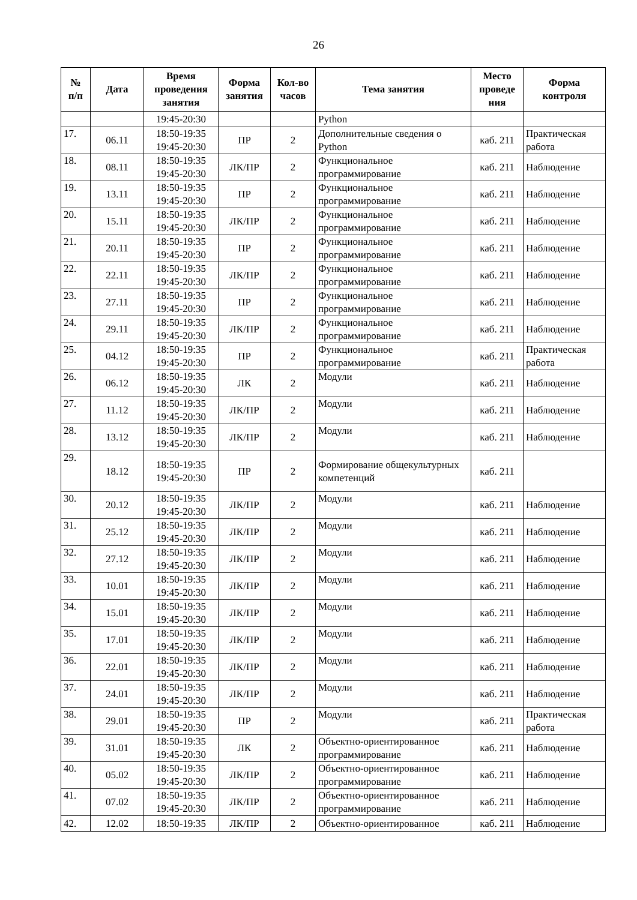26
| № п/п | Дата | Время проведения занятия | Форма занятия | Кол-во часов | Тема занятия | Место проведе ния | Форма контроля |
| --- | --- | --- | --- | --- | --- | --- | --- |
| | | 19:45-20:30 | | | Python | | |
| 17. | 06.11 | 18:50-19:35 19:45-20:30 | ПР | 2 | Дополнительные сведения о Python | каб. 211 | Практическая работа |
| 18. | 08.11 | 18:50-19:35 19:45-20:30 | ЛК/ПР | 2 | Функциональное программирование | каб. 211 | Наблюдение |
| 19. | 13.11 | 18:50-19:35 19:45-20:30 | ПР | 2 | Функциональное программирование | каб. 211 | Наблюдение |
| 20. | 15.11 | 18:50-19:35 19:45-20:30 | ЛК/ПР | 2 | Функциональное программирование | каб. 211 | Наблюдение |
| 21. | 20.11 | 18:50-19:35 19:45-20:30 | ПР | 2 | Функциональное программирование | каб. 211 | Наблюдение |
| 22. | 22.11 | 18:50-19:35 19:45-20:30 | ЛК/ПР | 2 | Функциональное программирование | каб. 211 | Наблюдение |
| 23. | 27.11 | 18:50-19:35 19:45-20:30 | ПР | 2 | Функциональное программирование | каб. 211 | Наблюдение |
| 24. | 29.11 | 18:50-19:35 19:45-20:30 | ЛК/ПР | 2 | Функциональное программирование | каб. 211 | Наблюдение |
| 25. | 04.12 | 18:50-19:35 19:45-20:30 | ПР | 2 | Функциональное программирование | каб. 211 | Практическая работа |
| 26. | 06.12 | 18:50-19:35 19:45-20:30 | ЛК | 2 | Модули | каб. 211 | Наблюдение |
| 27. | 11.12 | 18:50-19:35 19:45-20:30 | ЛК/ПР | 2 | Модули | каб. 211 | Наблюдение |
| 28. | 13.12 | 18:50-19:35 19:45-20:30 | ЛК/ПР | 2 | Модули | каб. 211 | Наблюдение |
| 29. | 18.12 | 18:50-19:35 19:45-20:30 | ПР | 2 | Формирование общекультурных компетенций | каб. 211 | |
| 30. | 20.12 | 18:50-19:35 19:45-20:30 | ЛК/ПР | 2 | Модули | каб. 211 | Наблюдение |
| 31. | 25.12 | 18:50-19:35 19:45-20:30 | ЛК/ПР | 2 | Модули | каб. 211 | Наблюдение |
| 32. | 27.12 | 18:50-19:35 19:45-20:30 | ЛК/ПР | 2 | Модули | каб. 211 | Наблюдение |
| 33. | 10.01 | 18:50-19:35 19:45-20:30 | ЛК/ПР | 2 | Модули | каб. 211 | Наблюдение |
| 34. | 15.01 | 18:50-19:35 19:45-20:30 | ЛК/ПР | 2 | Модули | каб. 211 | Наблюдение |
| 35. | 17.01 | 18:50-19:35 19:45-20:30 | ЛК/ПР | 2 | Модули | каб. 211 | Наблюдение |
| 36. | 22.01 | 18:50-19:35 19:45-20:30 | ЛК/ПР | 2 | Модули | каб. 211 | Наблюдение |
| 37. | 24.01 | 18:50-19:35 19:45-20:30 | ЛК/ПР | 2 | Модули | каб. 211 | Наблюдение |
| 38. | 29.01 | 18:50-19:35 19:45-20:30 | ПР | 2 | Модули | каб. 211 | Практическая работа |
| 39. | 31.01 | 18:50-19:35 19:45-20:30 | ЛК | 2 | Объектно-ориентированное программирование | каб. 211 | Наблюдение |
| 40. | 05.02 | 18:50-19:35 19:45-20:30 | ЛК/ПР | 2 | Объектно-ориентированное программирование | каб. 211 | Наблюдение |
| 41. | 07.02 | 18:50-19:35 19:45-20:30 | ЛК/ПР | 2 | Объектно-ориентированное программирование | каб. 211 | Наблюдение |
| 42. | 12.02 | 18:50-19:35 | ЛК/ПР | 2 | Объектно-ориентированное | каб. 211 | Наблюдение |